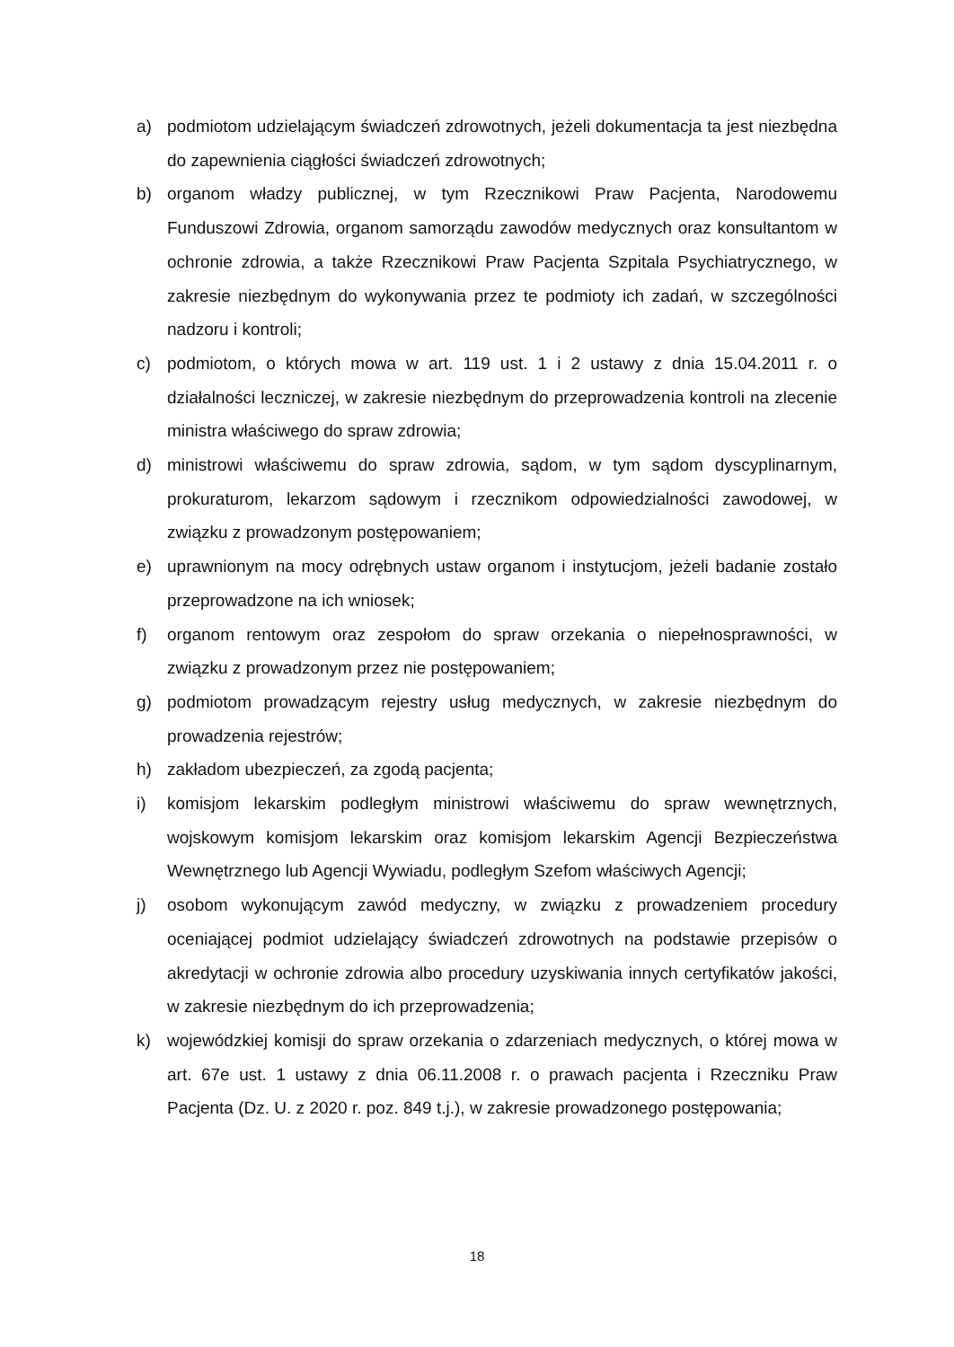a) podmiotom udzielającym świadczeń zdrowotnych, jeżeli dokumentacja ta jest niezbędna do zapewnienia ciągłości świadczeń zdrowotnych;
b) organom władzy publicznej, w tym Rzecznikowi Praw Pacjenta, Narodowemu Funduszowi Zdrowia, organom samorządu zawodów medycznych oraz konsultantom w ochronie zdrowia, a także Rzecznikowi Praw Pacjenta Szpitala Psychiatrycznego, w zakresie niezbędnym do wykonywania przez te podmioty ich zadań, w szczególności nadzoru i kontroli;
c) podmiotom, o których mowa w art. 119 ust. 1 i 2 ustawy z dnia 15.04.2011 r. o działalności leczniczej, w zakresie niezbędnym do przeprowadzenia kontroli na zlecenie ministra właściwego do spraw zdrowia;
d) ministrowi właściwemu do spraw zdrowia, sądom, w tym sądom dyscyplinarnym, prokuraturom, lekarzom sądowym i rzecznikom odpowiedzialności zawodowej, w związku z prowadzonym postępowaniem;
e) uprawnionym na mocy odrębnych ustaw organom i instytucjom, jeżeli badanie zostało przeprowadzone na ich wniosek;
f) organom rentowym oraz zespołom do spraw orzekania o niepełnosprawności, w związku z prowadzonym przez nie postępowaniem;
g) podmiotom prowadzącym rejestry usług medycznych, w zakresie niezbędnym do prowadzenia rejestrów;
h) zakładom ubezpieczeń, za zgodą pacjenta;
i) komisjom lekarskim podległym ministrowi właściwemu do spraw wewnętrznych, wojskowym komisjom lekarskim oraz komisjom lekarskim Agencji Bezpieczeństwa Wewnętrznego lub Agencji Wywiadu, podległym Szefom właściwych Agencji;
j) osobom wykonującym zawód medyczny, w związku z prowadzeniem procedury oceniającej podmiot udzielający świadczeń zdrowotnych na podstawie przepisów o akredytacji w ochronie zdrowia albo procedury uzyskiwania innych certyfikatów jakości, w zakresie niezbędnym do ich przeprowadzenia;
k) wojewódzkiej komisji do spraw orzekania o zdarzeniach medycznych, o której mowa w art. 67e ust. 1 ustawy z dnia 06.11.2008 r. o prawach pacjenta i Rzeczniku Praw Pacjenta (Dz. U. z 2020 r. poz. 849 t.j.), w zakresie prowadzonego postępowania;
18